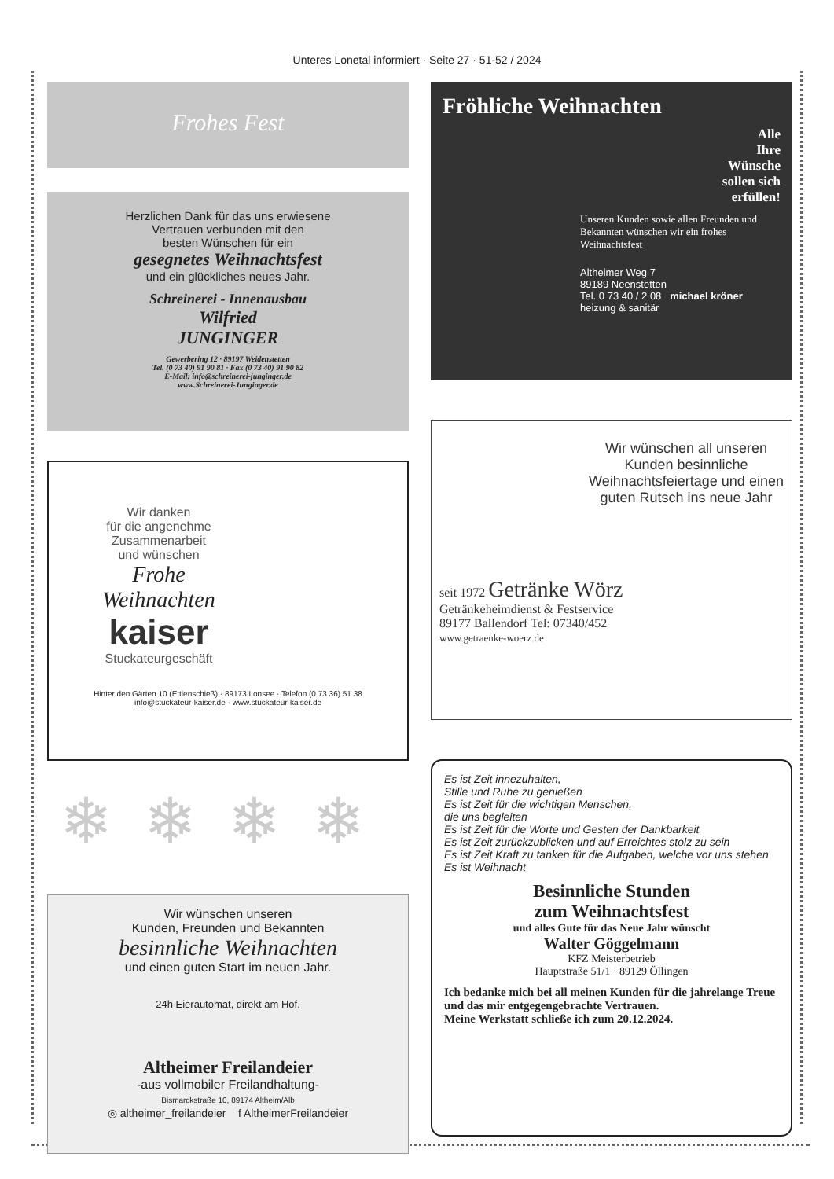Unteres Lonetal informiert · Seite 27 · 51-52 / 2024
Frohes Fest
Herzlichen Dank für das uns erwiesene
Vertrauen verbunden mit den
besten Wünschen für ein
gesegnetes Weihnachtsfest
und ein glückliches neues Jahr.
Schreinerei - Innenausbau
Wilfried
JUNGINGER
Gewerbering 12 · 89197 Weidenstetten
Tel. (0 73 40) 91 90 81 · Fax (0 73 40) 91 90 82
E-Mail: info@schreinerei-junginger.de
www.Schreinerei-Junginger.de
Wir danken
für die angenehme
Zusammenarbeit
und wünschen
Frohe
Weihnachten
kaiser
Stuckateurgeschäft
Hinter den Gärten 10 (Ettlenschieß) · 89173 Lonsee · Telefon (0 73 36) 51 38
info@stuckateur-kaiser.de · www.stuckateur-kaiser.de
❄❄❄❄
Wir wünschen unseren
Kunden, Freunden und Bekannten
besinnliche Weihnachten
und einen guten Start im neuen Jahr.
24h Eierautomat, direkt am Hof.
Altheimer Freilandeier
-aus vollmobiler Freilandhaltung-
Bismarckstraße 10, 89174 Altheim/Alb
◎ altheimer_freilandeier f AltheimerFreilandeier
Fröhliche Weihnachten
Alle
Ihre
Wünsche
sollen sich
erfüllen!
Unseren Kunden sowie allen Freunden und Bekannten wünschen wir ein frohes Weihnachtsfest
Altheimer Weg 7
89189 Neenstetten
Tel. 0 73 40 / 2 08 michael kröner heizung & sanitär
Wir wünschen all unseren Kunden besinnliche Weihnachtsfeiertage und einen guten Rutsch ins neue Jahr
seit 1972 Getränke Wörz
Getränkeheimdienst & Festservice
89177 Ballendorf Tel: 07340/452
www.getraenke-woerz.de
Es ist Zeit innezuhalten,
Stille und Ruhe zu genießen
Es ist Zeit für die wichtigen Menschen,
die uns begleiten
Es ist Zeit für die Worte und Gesten der Dankbarkeit
Es ist Zeit zurückzublicken und auf Erreichtes stolz zu sein
Es ist Zeit Kraft zu tanken für die Aufgaben, welche vor uns stehen
Es ist Weihnacht
Besinnliche Stunden
zum Weihnachtsfest
und alles Gute für das Neue Jahr wünscht
Walter Göggelmann
KFZ Meisterbetrieb
Hauptstraße 51/1 · 89129 Öllingen
Ich bedanke mich bei all meinen Kunden für die jahrelange Treue und das mir entgegengebrachte Vertrauen.
Meine Werkstatt schließe ich zum 20.12.2024.